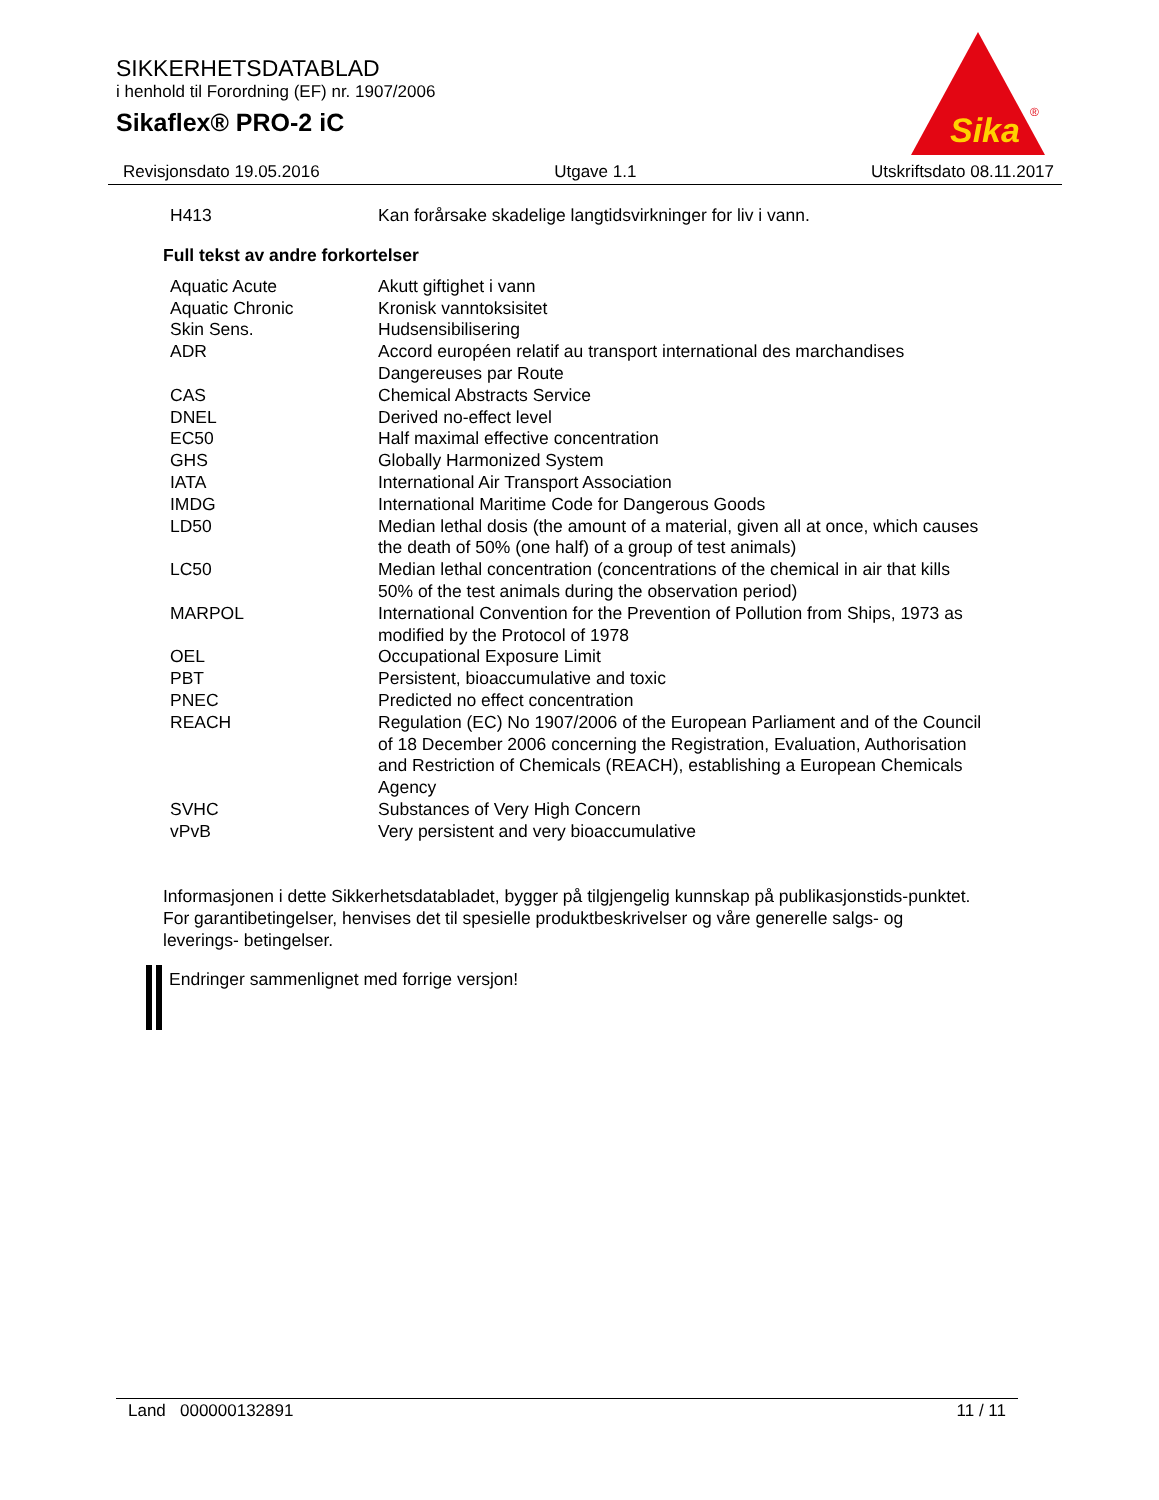SIKKERHETSDATABLAD
i henhold til Forordning (EF) nr. 1907/2006
Sikaflex® PRO-2 iC
Sika
®
Revisjonsdato 19.05.2016 Utgave 1.1 Utskriftsdato 08.11.2017
| H413 | Kan forårsake skadelige langtidsvirkninger for liv i vann. |
Full tekst av andre forkortelser
| Aquatic Acute | Akutt giftighet i vann |
| Aquatic Chronic | Kronisk vanntoksisitet |
| Skin Sens. | Hudsensibilisering |
| ADR | Accord européen relatif au transport international des marchandises Dangereuses par Route |
| CAS | Chemical Abstracts Service |
| DNEL | Derived no-effect level |
| EC50 | Half maximal effective concentration |
| GHS | Globally Harmonized System |
| IATA | International Air Transport Association |
| IMDG | International Maritime Code for Dangerous Goods |
| LD50 | Median lethal dosis (the amount of a material, given all at once, which causes the death of 50% (one half) of a group of test animals) |
| LC50 | Median lethal concentration (concentrations of the chemical in air that kills 50% of the test animals during the observation period) |
| MARPOL | International Convention for the Prevention of Pollution from Ships, 1973 as modified by the Protocol of 1978 |
| OEL | Occupational Exposure Limit |
| PBT | Persistent, bioaccumulative and toxic |
| PNEC | Predicted no effect concentration |
| REACH | Regulation (EC) No 1907/2006 of the European Parliament and of the Council of 18 December 2006 concerning the Registration, Evaluation, Authorisation and Restriction of Chemicals (REACH), establishing a European Chemicals Agency |
| SVHC | Substances of Very High Concern |
| vPvB | Very persistent and very bioaccumulative |
Informasjonen i dette Sikkerhetsdatabladet, bygger på tilgjengelig kunnskap på publikasjonstids-punktet. For garantibetingelser, henvises det til spesielle produktbeskrivelser og våre generelle salgs- og leverings- betingelser.
Endringer sammenlignet med forrige versjon!
Land 000000132891 11 / 11